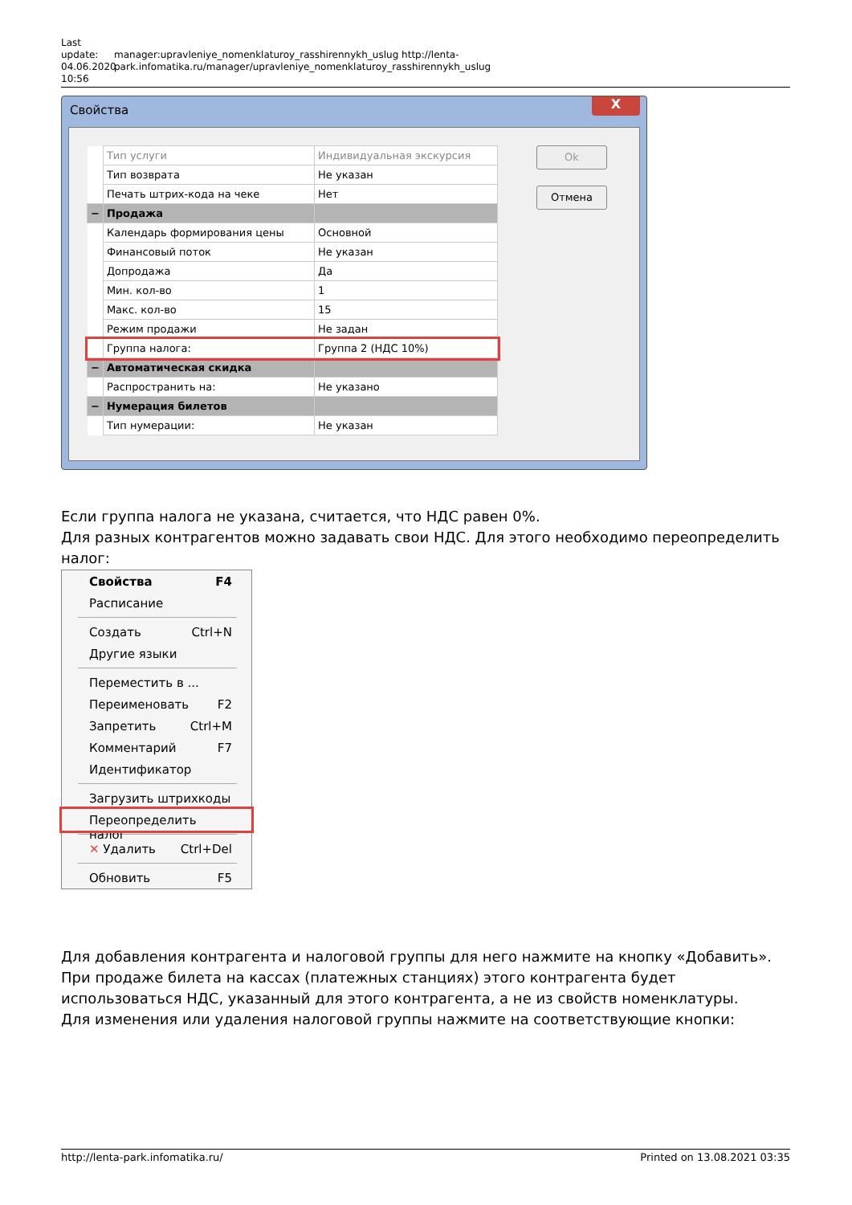Last update: 04.06.2020 10:56
manager:upravleniye_nomenklaturoy_rasshirennykh_uslug http://lenta-park.infomatika.ru/manager/upravleniye_nomenklaturoy_rasshirennykh_uslug
Свойства
X
| | Тип услуги | Индивидуальная экскурсия |
| | Тип возврата | Не указан |
| | Печать штрих-кода на чеке | Нет |
| − | Продажа | |
| | Календарь формирования цены | Основной |
| | Финансовый поток | Не указан |
| | Допродажа | Да |
| | Мин. кол-во | 1 |
| | Макс. кол-во | 15 |
| | Режим продажи | Не задан |
| | Группа налога: | Группа 2 (НДС 10%) |
| − | Автоматическая скидка | |
| | Распространить на: | Не указано |
| − | Нумерация билетов | |
| | Тип нумерации: | Не указан |
Ok
Отмена
Если группа налога не указана, считается, что НДС равен 0%.
Для разных контрагентов можно задавать свои НДС. Для этого необходимо переопределить налог:
Свойства F4
Расписание
Создать Ctrl+N
Другие языки
Переместить в ...
Переименовать F2
Запретить Ctrl+M
Комментарий F7
Идентификатор
Загрузить штрихкоды
Переопределить налог
✕ Удалить Ctrl+Del
Обновить F5
Для добавления контрагента и налоговой группы для него нажмите на кнопку «Добавить». При продаже билета на кассах (платежных станциях) этого контрагента будет использоваться НДС, указанный для этого контрагента, а не из свойств номенклатуры.
Для изменения или удаления налоговой группы нажмите на соответствующие кнопки:
http://lenta-park.infomatika.ru/ Printed on 13.08.2021 03:35